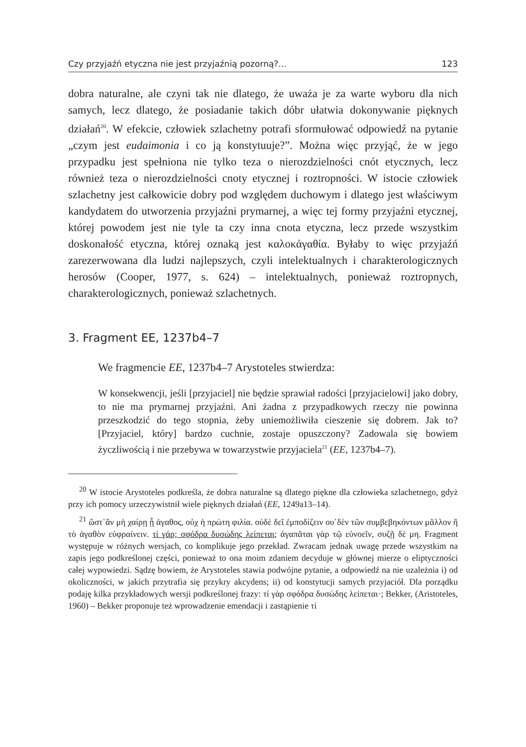Czy przyjaźń etyczna nie jest przyjaźnią pozorną?... 123
dobra naturalne, ale czyni tak nie dlatego, że uważa je za warte wyboru dla nich samych, lecz dlatego, że posiadanie takich dóbr ułatwia dokonywanie pięknych działań<sup>20</sup>. W efekcie, człowiek szlachetny potrafi sformułować odpowiedź na pytanie „czym jest eudaimonia i co ją konstytuuje?”. Można więc przyjąć, że w jego przypadku jest spełniona nie tylko teza o nierozdzielności cnót etycznych, lecz również teza o nierozdzielności cnoty etycznej i roztropności. W istocie człowiek szlachetny jest całkowicie dobry pod względem duchowym i dlatego jest właściwym kandydatem do utworzenia przyjaźni prymarnej, a więc tej formy przyjaźni etycznej, której powodem jest nie tyle ta czy inna cnota etyczna, lecz przede wszystkim doskonałość etyczna, której oznaką jest καλοκἀγαθία. Byłaby to więc przyjaźń zarezerwowana dla ludzi najlepszych, czyli intelektualnych i charakterologicznych herosów (Cooper, 1977, s. 624) – intelektualnych, ponieważ roztropnych, charakterologicznych, ponieważ szlachetnych.
3. Fragment EE, 1237b4–7
We fragmencie EE, 1237b4–7 Arystoteles stwierdza:
W konsekwencji, jeśli [przyjaciel] nie będzie sprawiał radości [przyjacielowi] jako dobry, to nie ma prymarnej przyjaźni. Ani żadna z przypadkowych rzeczy nie powinna przeszkodzić do tego stopnia, żeby uniemożliwiła cieszenie się dobrem. Jak to? [Przyjaciel, który] bardzo cuchnie, zostaje opuszczony? Zadowala się bowiem życzliwością i nie przebywa w towarzystwie przyjaciela<sup>21</sup> (EE, 1237b4–7).
<sup>20</sup> W istocie Arystoteles podkreśla, że dobra naturalne są dlatego piękne dla człowieka szlachetnego, gdyż przy ich pomocy urzeczywistnił wiele pięknych działań (EE, 1249a13–14).
<sup>21</sup> ὥστ᾽ἂν μὴ χαίρῃ ᾗ ἀγαθος, οὐχ ἡ πρώτη φιλία. οὐδὲ δεῖ ἐμποδίζειν ου᾽δὲν τῶν συμβεβηκόντων μᾶλλον ἢ τὸ ἀγαθὸν εὐφραίνειν. τί γάρ; σφόδρα δυσώδης λείπεται; ἀγαπᾶται γὰρ τῷ εὐνοεῖν, συζῇ δὲ μη. Fragment występuje w różnych wersjach, co komplikuje jego przekład. Zwracam jednak uwagę przede wszystkim na zapis jego podkreślonej części, ponieważ to ona moim zdaniem decyduje w głównej mierze o eliptyczności całej wypowiedzi. Sądzę bowiem, że Arystoteles stawia podwójne pytanie, a odpowiedź na nie uzależnia i) od okoliczności, w jakich przytrafia się przykry akcydens; ii) od konstytucji samych przyjaciół. Dla porządku podaję kilka przykładowych wersji podkreślonej frazy: τί γὰρ σφόδρα δυσώδης λείπεται·; Bekker, (Aristoteles, 1960) – Bekker proponuje też wprowadzenie emendacji i zastąpienie τί